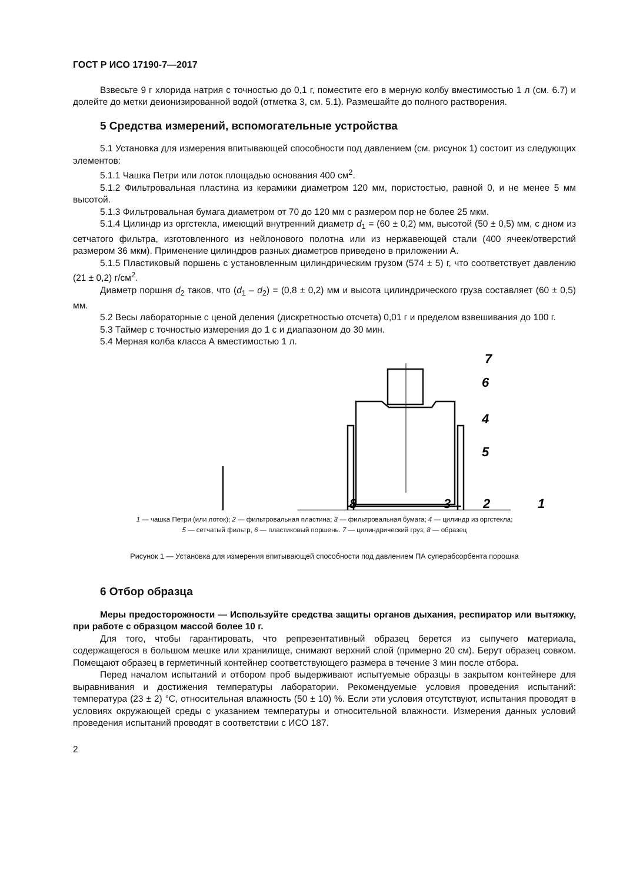ГОСТ Р ИСО 17190-7—2017
Взвесьте 9 г хлорида натрия с точностью до 0,1 г, поместите его в мерную колбу вместимостью 1 л (см. 6.7) и долейте до метки деионизированной водой (отметка 3, см. 5.1). Размешайте до полного растворения.
5 Средства измерений, вспомогательные устройства
5.1 Установка для измерения впитывающей способности под давлением (см. рисунок 1) состоит из следующих элементов:
5.1.1 Чашка Петри или лоток площадью основания 400 см<sup>2</sup>.
5.1.2 Фильтровальная пластина из керамики диаметром 120 мм, пористостью, равной 0, и не менее 5 мм высотой.
5.1.3 Фильтровальная бумага диаметром от 70 до 120 мм с размером пор не более 25 мкм.
5.1.4 Цилиндр из оргстекла, имеющий внутренний диаметр d<sub>1</sub> = (60 ± 0,2) мм, высотой (50 ± 0,5) мм, с дном из сетчатого фильтра, изготовленного из нейлонового полотна или из нержавеющей стали (400 ячеек/отверстий размером 36 мкм). Применение цилиндров разных диаметров приведено в приложении А.
5.1.5 Пластиковый поршень с установленным цилиндрическим грузом (574 ± 5) г, что соответствует давлению (21 ± 0,2) г/см<sup>2</sup>.
Диаметр поршня d<sub>2</sub> таков, что (d<sub>1</sub> – d<sub>2</sub>) = (0,8 ± 0,2) мм и высота цилиндрического груза составляет (60 ± 0,5) мм.
5.2 Весы лабораторные с ценой деления (дискретностью отсчета) 0,01 г и пределом взвешивания до 100 г.
5.3 Таймер с точностью измерения до 1 с и диапазоном до 30 мин.
5.4 Мерная колба класса А вместимостью 1 л.
7
6
4
5
8
3
2
1
1 — чашка Петри (или лоток); 2 — фильтровальная пластина; 3 — фильтровальная бумага; 4 — цилиндр из оргстекла;
5 — сетчатый фильтр, 6 — пластиковый поршень. 7 — цилиндрический груз; 8 — образец
Рисунок 1 — Установка для измерения впитывающей способности под давлением ПА суперабсорбента порошка
6 Отбор образца
Меры предосторожности — Используйте средства защиты органов дыхания, респиратор или вытяжку, при работе с образцом массой более 10 г.
Для того, чтобы гарантировать, что репрезентативный образец берется из сыпучего материала, содержащегося в большом мешке или хранилище, снимают верхний слой (примерно 20 см). Берут образец совком. Помещают образец в герметичный контейнер соответствующего размера в течение 3 мин после отбора.
Перед началом испытаний и отбором проб выдерживают испытуемые образцы в закрытом контейнере для выравнивания и достижения температуры лаборатории. Рекомендуемые условия проведения испытаний: температура (23 ± 2) °С, относительная влажность (50 ± 10) %. Если эти условия отсутствуют, испытания проводят в условиях окружающей среды с указанием температуры и относительной влажности. Измерения данных условий проведения испытаний проводят в соответствии с ИСО 187.
2